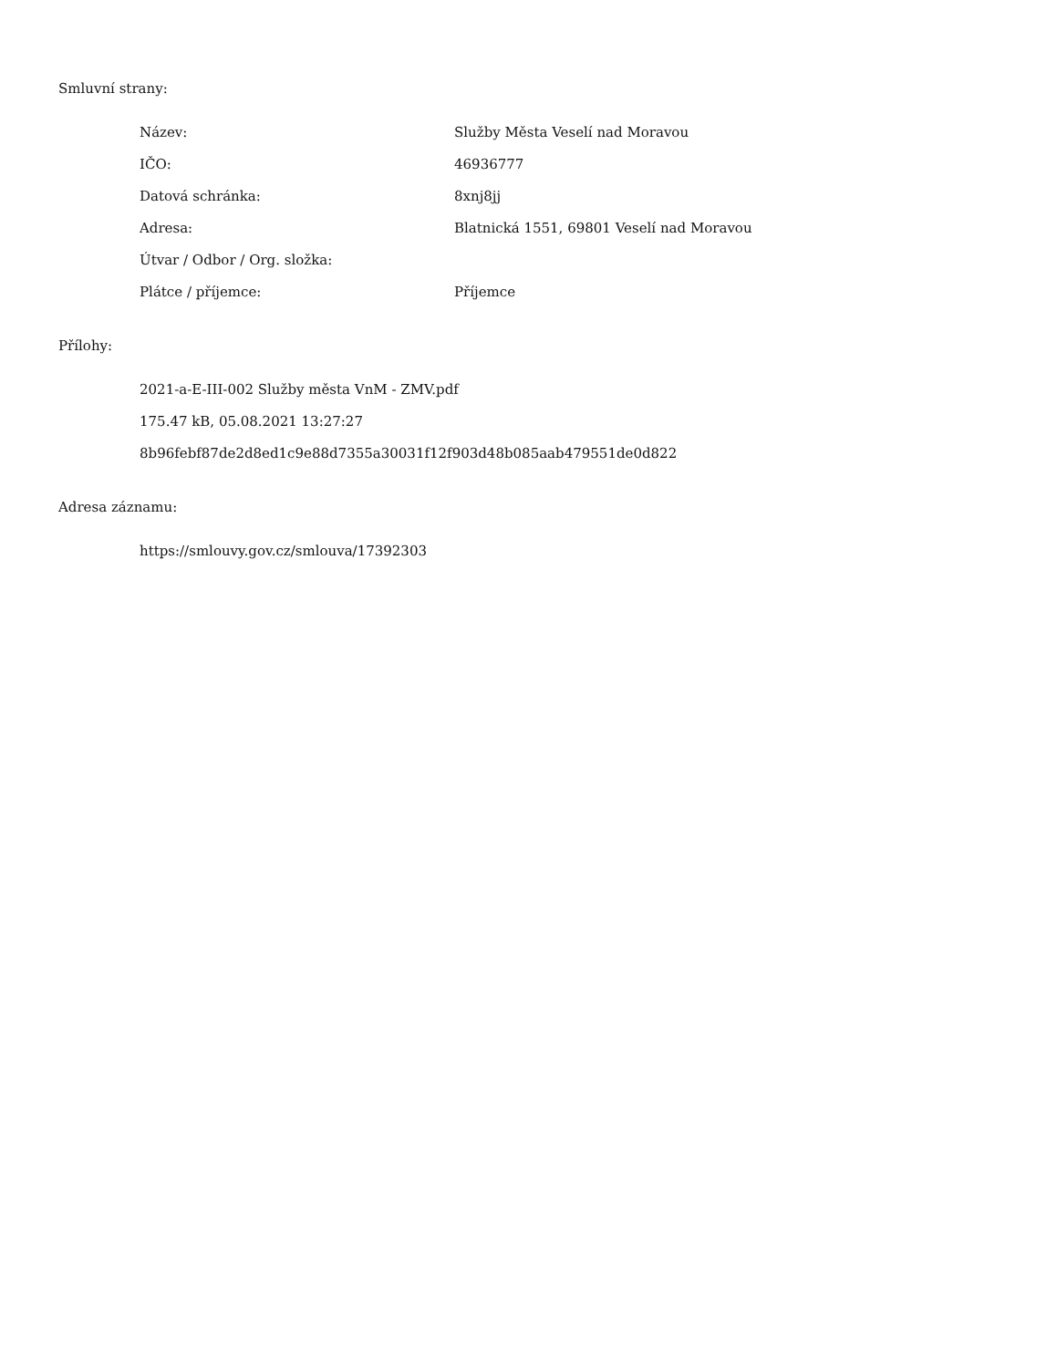Smluvní strany:
| Název: | Služby Města Veselí nad Moravou |
| IČO: | 46936777 |
| Datová schránka: | 8xnj8jj |
| Adresa: | Blatnická 1551, 69801 Veselí nad Moravou |
| Útvar / Odbor / Org. složka: | |
| Plátce / příjemce: | Příjemce |
Přílohy:
2021-a-E-III-002 Služby města VnM - ZMV.pdf
175.47 kB, 05.08.2021 13:27:27
8b96febf87de2d8ed1c9e88d7355a30031f12f903d48b085aab479551de0d822
Adresa záznamu:
https://smlouvy.gov.cz/smlouva/17392303